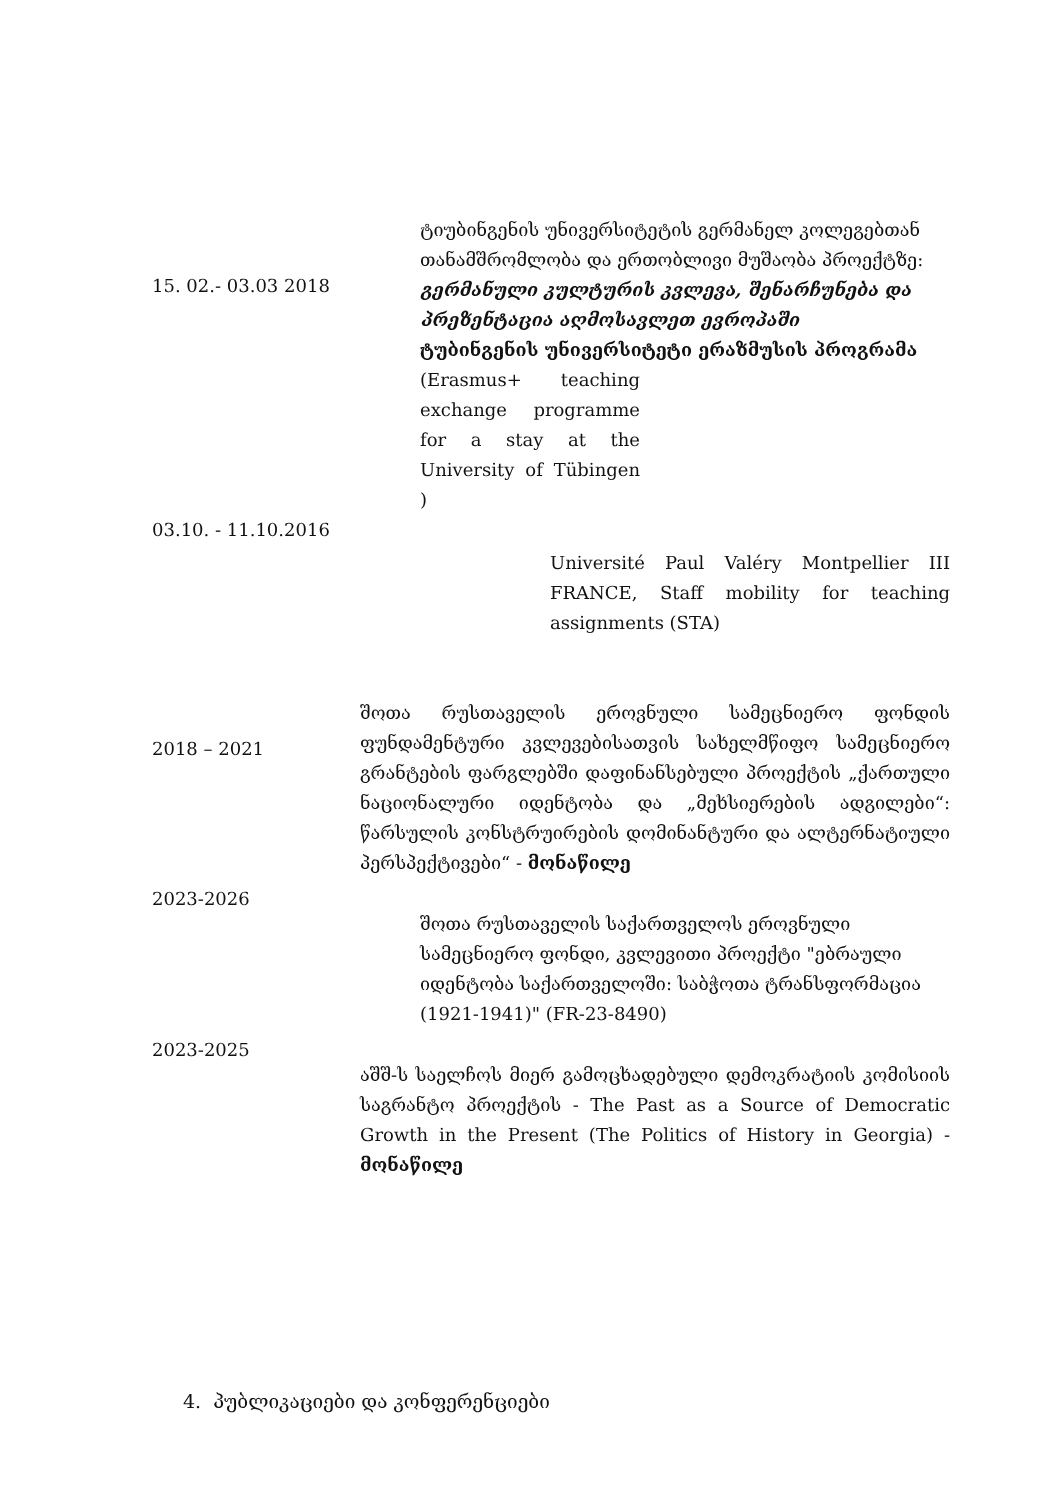15. 02.- 03.03 2018
ტიუბინგენის უნივერსიტეტის გერმანელ კოლეგებთან თანამშრომლობა და ერთობლივი მუშაობა პროექტზე:
გერმანული კულტურის კვლევა, შენარჩუნება და პრეზენტაცია აღმოსავლეთ ევროპაში
ტუბინგენის უნივერსიტეტი ერაზმუსის პროგრამა
(Erasmus+ teaching exchange programme for a stay at the University of Tübingen )
03.10. - 11.10.2016
Université Paul Valéry Montpellier III FRANCE, Staff mobility for teaching assignments (STA)
2018 – 2021
შოთა რუსთაველის ეროვნული სამეცნიერო ფონდის ფუნდამენტური კვლევებისათვის სახელმწიფო სამეცნიერო გრანტების ფარგლებში დაფინანსებული პროექტის „ქართული ნაციონალური იდენტობა და „მეხსიერების ადგილები“: წარსულის კონსტრუირების დომინანტური და ალტერნატიული პერსპექტივები“ - მონაწილე
2023-2026
შოთა რუსთაველის საქართველოს ეროვნული სამეცნიერო ფონდი, კვლევითი პროექტი "ებრაული იდენტობა საქართველოში: საბჭოთა ტრანსფორმაცია (1921-1941)" (FR-23-8490)
2023-2025
აშშ-ს საელჩოს მიერ გამოცხადებული დემოკრატიის კომისიის საგრანტო პროექტის - The Past as a Source of Democratic Growth in the Present (The Politics of History in Georgia) - მონაწილე
4. პუბლიკაციები და კონფერენციები